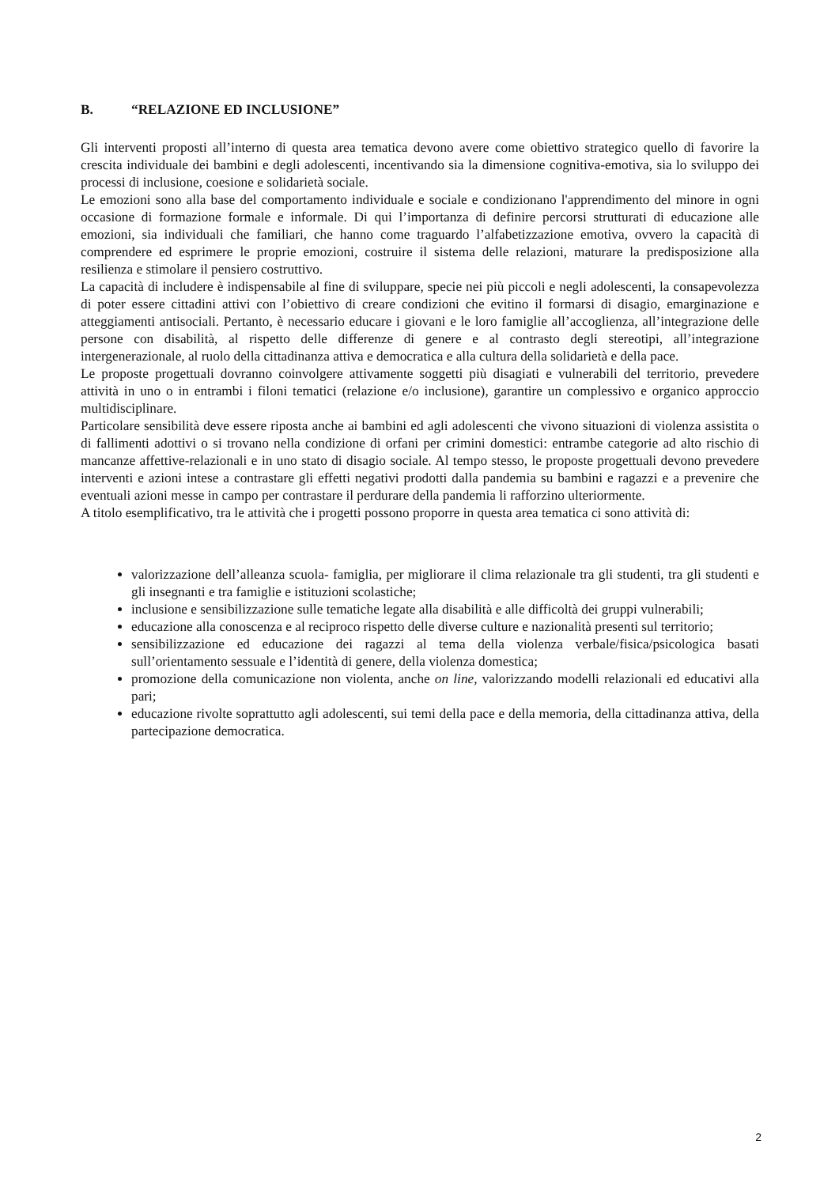B. “RELAZIONE ED INCLUSIONE”
Gli interventi proposti all’interno di questa area tematica devono avere come obiettivo strategico quello di favorire la crescita individuale dei bambini e degli adolescenti, incentivando sia la dimensione cognitiva-emotiva, sia lo sviluppo dei processi di inclusione, coesione e solidarietà sociale.
Le emozioni sono alla base del comportamento individuale e sociale e condizionano l'apprendimento del minore in ogni occasione di formazione formale e informale. Di qui l’importanza di definire percorsi strutturati di educazione alle emozioni, sia individuali che familiari, che hanno come traguardo l’alfabetizzazione emotiva, ovvero la capacità di comprendere ed esprimere le proprie emozioni, costruire il sistema delle relazioni, maturare la predisposizione alla resilienza e stimolare il pensiero costruttivo.
La capacità di includere è indispensabile al fine di sviluppare, specie nei più piccoli e negli adolescenti, la consapevolezza di poter essere cittadini attivi con l’obiettivo di creare condizioni che evitino il formarsi di disagio, emarginazione e atteggiamenti antisociali. Pertanto, è necessario educare i giovani e le loro famiglie all’accoglienza, all’integrazione delle persone con disabilità, al rispetto delle differenze di genere e al contrasto degli stereotipi, all’integrazione intergenerazionale, al ruolo della cittadinanza attiva e democratica e alla cultura della solidarietà e della pace.
Le proposte progettuali dovranno coinvolgere attivamente soggetti più disagiati e vulnerabili del territorio, prevedere attività in uno o in entrambi i filoni tematici (relazione e/o inclusione), garantire un complessivo e organico approccio multidisciplinare.
Particolare sensibilità deve essere riposta anche ai bambini ed agli adolescenti che vivono situazioni di violenza assistita o di fallimenti adottivi o si trovano nella condizione di orfani per crimini domestici: entrambe categorie ad alto rischio di mancanze affettive-relazionali e in uno stato di disagio sociale. Al tempo stesso, le proposte progettuali devono prevedere interventi e azioni intese a contrastare gli effetti negativi prodotti dalla pandemia su bambini e ragazzi e a prevenire che eventuali azioni messe in campo per contrastare il perdurare della pandemia li rafforzino ulteriormente.
A titolo esemplificativo, tra le attività che i progetti possono proporre in questa area tematica ci sono attività di:
valorizzazione dell’alleanza scuola- famiglia, per migliorare il clima relazionale tra gli studenti, tra gli studenti e gli insegnanti e tra famiglie e istituzioni scolastiche;
inclusione e sensibilizzazione sulle tematiche legate alla disabilità e alle difficoltà dei gruppi vulnerabili;
educazione alla conoscenza e al reciproco rispetto delle diverse culture e nazionalità presenti sul territorio;
sensibilizzazione ed educazione dei ragazzi al tema della violenza verbale/fisica/psicologica basati sull’orientamento sessuale e l’identità di genere, della violenza domestica;
promozione della comunicazione non violenta, anche on line, valorizzando modelli relazionali ed educativi alla pari;
educazione rivolte soprattutto agli adolescenti, sui temi della pace e della memoria, della cittadinanza attiva, della partecipazione democratica.
2